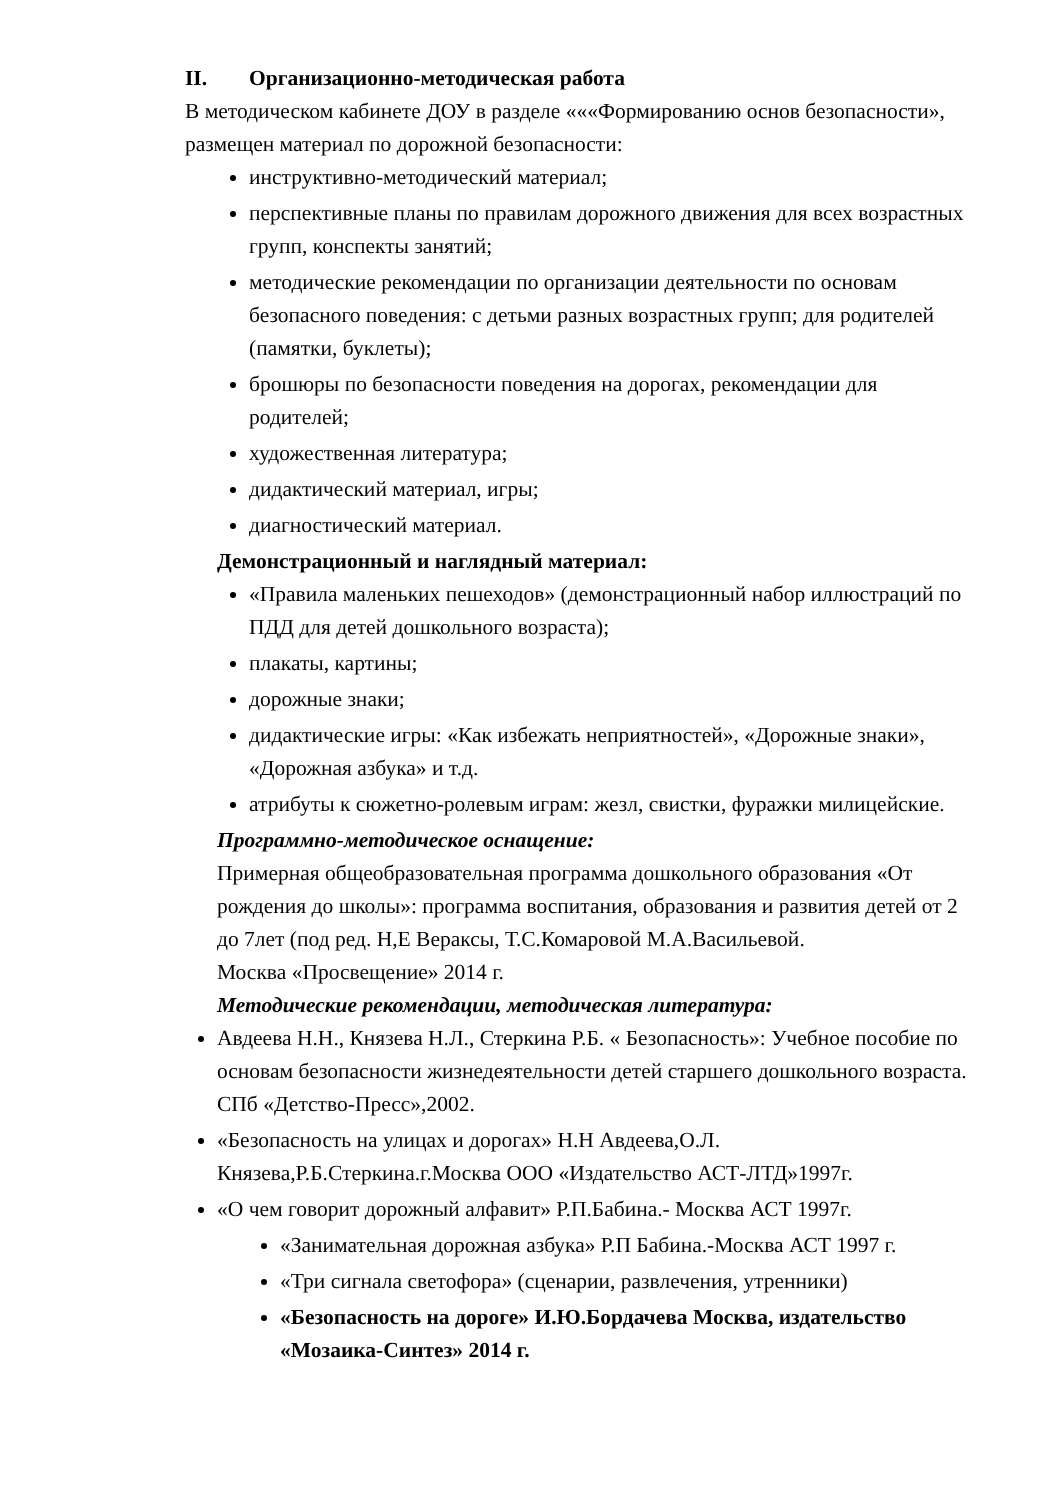II. Организационно-методическая работа
В методическом кабинете ДОУ в разделе «««Формированию основ безопасности», размещен материал по дорожной безопасности:
инструктивно-методический материал;
перспективные планы по правилам дорожного движения для всех возрастных групп, конспекты занятий;
методические рекомендации по организации деятельности по основам безопасного поведения: с детьми разных возрастных групп; для родителей (памятки, буклеты);
брошюры по безопасности поведения на дорогах, рекомендации для родителей;
художественная литература;
дидактический материал, игры;
диагностический материал.
Демонстрационный и наглядный материал:
«Правила маленьких пешеходов» (демонстрационный набор иллюстраций по ПДД для детей дошкольного возраста);
плакаты, картины;
дорожные знаки;
дидактические игры: «Как избежать неприятностей», «Дорожные знаки», «Дорожная азбука» и т.д.
атрибуты к сюжетно-ролевым играм: жезл, свистки, фуражки милицейские.
Программно-методическое оснащение:
Примерная общеобразовательная программа дошкольного образования «От рождения до школы»: программа воспитания, образования и развития детей от 2 до 7лет (под ред. Н,Е Вераксы, Т.С.Комаровой М.А.Васильевой.
Москва «Просвещение» 2014 г.
Методические рекомендации, методическая литература:
Авдеева Н.Н., Князева Н.Л., Стеркина Р.Б. « Безопасность»: Учебное пособие по основам безопасности жизнедеятельности детей старшего дошкольного возраста. СПб «Детство-Пресс»,2002.
«Безопасность на улицах и дорогах» Н.Н Авдеева,О.Л. Князева,Р.Б.Стеркина.г.Москва ООО «Издательство АСТ-ЛТД»1997г.
«О чем говорит дорожный алфавит» Р.П.Бабина.- Москва АСТ 1997г.
«Занимательная дорожная азбука» Р.П Бабина.-Москва АСТ 1997 г.
«Три сигнала светофора» (сценарии, развлечения, утренники)
«Безопасность на дороге» И.Ю.Бордачева Москва, издательство «Мозаика-Синтез» 2014 г.